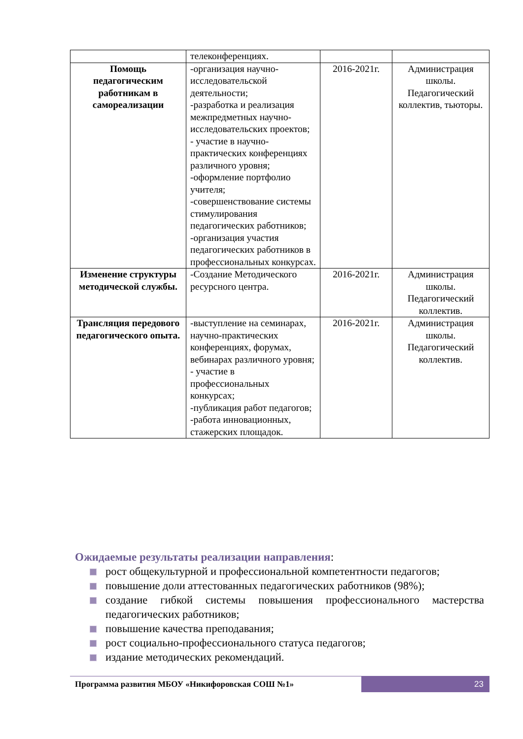| | телеконференциях. | | |
| Помощь педагогическим работникам в самореализации | -организация научно-исследовательской деятельности; -разработка и реализация межпредметных научно-исследовательских проектов; - участие в научно-практических конференциях различного уровня; -оформление портфолио учителя; -совершенствование системы стимулирования педагогических работников; -организация участия педагогических работников в профессиональных конкурсах. | 2016-2021г. | Администрация школы. Педагогический коллектив, тьюторы. |
| Изменение структуры методической службы. | -Создание Методического ресурсного центра. | 2016-2021г. | Администрация школы. Педагогический коллектив. |
| Трансляция передового педагогического опыта. | -выступление на семинарах, научно-практических конференциях, форумах, вебинарах различного уровня; - участие в профессиональных конкурсах; -публикация работ педагогов; -работа инновационных, стажерских площадок. | 2016-2021г. | Администрация школы. Педагогический коллектив. |
Ожидаемые результаты реализации направления:
рост общекультурной и профессиональной компетентности педагогов;
повышение доли аттестованных педагогических работников (98%);
создание гибкой системы повышения профессионального мастерства педагогических работников;
повышение качества преподавания;
рост социально-профессионального статуса педагогов;
издание методических рекомендаций.
Программа развития МБОУ «Никифоровская СОШ №1»
23